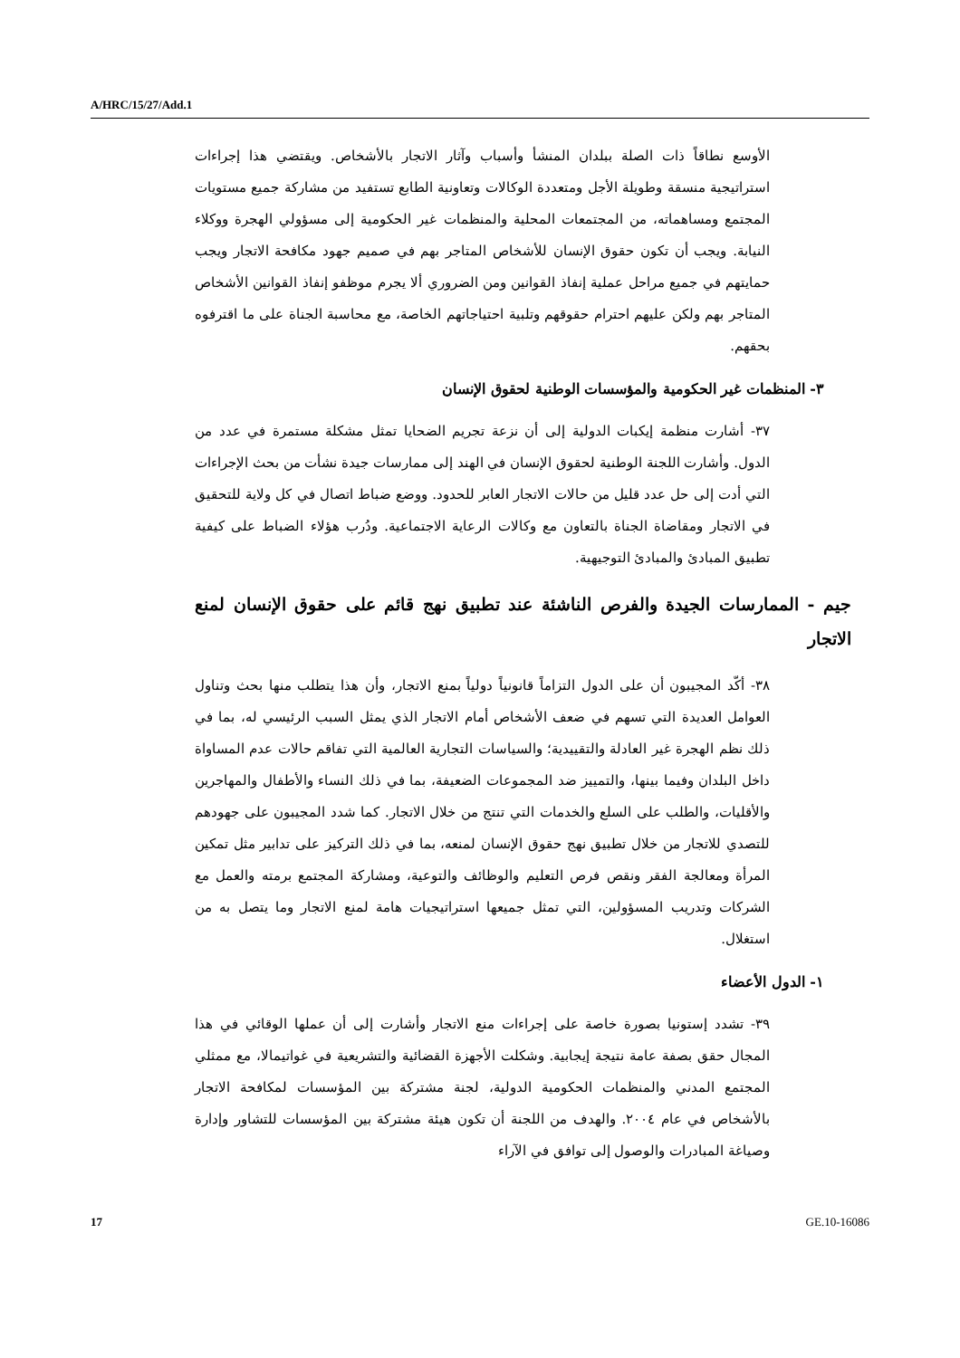A/HRC/15/27/Add.1
الأوسع نطاقاً ذات الصلة ببلدان المنشأ وأسباب وآثار الاتجار بالأشخاص. ويقتضي هذا إجراءات استراتيجية منسقة وطويلة الأجل ومتعددة الوكالات وتعاونية الطابع تستفيد من مشاركة جميع مستويات المجتمع ومساهماته، من المجتمعات المحلية والمنظمات غير الحكومية إلى مسؤولي الهجرة ووكلاء النيابة. ويجب أن تكون حقوق الإنسان للأشخاص المتاجر بهم في صميم جهود مكافحة الاتجار ويجب حمايتهم في جميع مراحل عملية إنفاذ القوانين ومن الضروري ألا يجرم موظفو إنفاذ القوانين الأشخاص المتاجر بهم ولكن عليهم احترام حقوقهم وتلبية احتياجاتهم الخاصة، مع محاسبة الجناة على ما اقترفوه بحقهم.
٣- المنظمات غير الحكومية والمؤسسات الوطنية لحقوق الإنسان
٣٧- أشارت منظمة إيكبات الدولية إلى أن نزعة تجريم الضحايا تمثل مشكلة مستمرة في عدد من الدول. وأشارت اللجنة الوطنية لحقوق الإنسان في الهند إلى ممارسات جيدة نشأت من بحث الإجراءات التي أدت إلى حل عدد قليل من حالات الاتجار العابر للحدود. ووضع ضباط اتصال في كل ولاية للتحقيق في الاتجار ومقاضاة الجناة بالتعاون مع وكالات الرعاية الاجتماعية. ودُرب هؤلاء الضباط على كيفية تطبيق المبادئ والمبادئ التوجيهية.
جيم - الممارسات الجيدة والفرص الناشئة عند تطبيق نهج قائم على حقوق الإنسان لمنع الاتجار
٣٨- أكّد المجيبون أن على الدول التزاماً قانونياً دولياً بمنع الاتجار، وأن هذا يتطلب منها بحث وتناول العوامل العديدة التي تسهم في ضعف الأشخاص أمام الاتجار الذي يمثل السبب الرئيسي له، بما في ذلك نظم الهجرة غير العادلة والتقييدية؛ والسياسات التجارية العالمية التي تفاقم حالات عدم المساواة داخل البلدان وفيما بينها، والتمييز ضد المجموعات الضعيفة، بما في ذلك النساء والأطفال والمهاجرين والأقليات، والطلب على السلع والخدمات التي تنتج من خلال الاتجار. كما شدد المجيبون على جهودهم للتصدي للاتجار من خلال تطبيق نهج حقوق الإنسان لمنعه، بما في ذلك التركيز على تدابير مثل تمكين المرأة ومعالجة الفقر ونقص فرص التعليم والوظائف والتوعية، ومشاركة المجتمع برمته والعمل مع الشركات وتدريب المسؤولين، التي تمثل جميعها استراتيجيات هامة لمنع الاتجار وما يتصل به من استغلال.
١- الدول الأعضاء
٣٩- تشدد إستونيا بصورة خاصة على إجراءات منع الاتجار وأشارت إلى أن عملها الوقائي في هذا المجال حقق بصفة عامة نتيجة إيجابية. وشكلت الأجهزة القضائية والتشريعية في غواتيمالا، مع ممثلي المجتمع المدني والمنظمات الحكومية الدولية، لجنة مشتركة بين المؤسسات لمكافحة الاتجار بالأشخاص في عام ٢٠٠٤. والهدف من اللجنة أن تكون هيئة مشتركة بين المؤسسات للتشاور وإدارة وصياغة المبادرات والوصول إلى توافق في الآراء
17 GE.10-16086